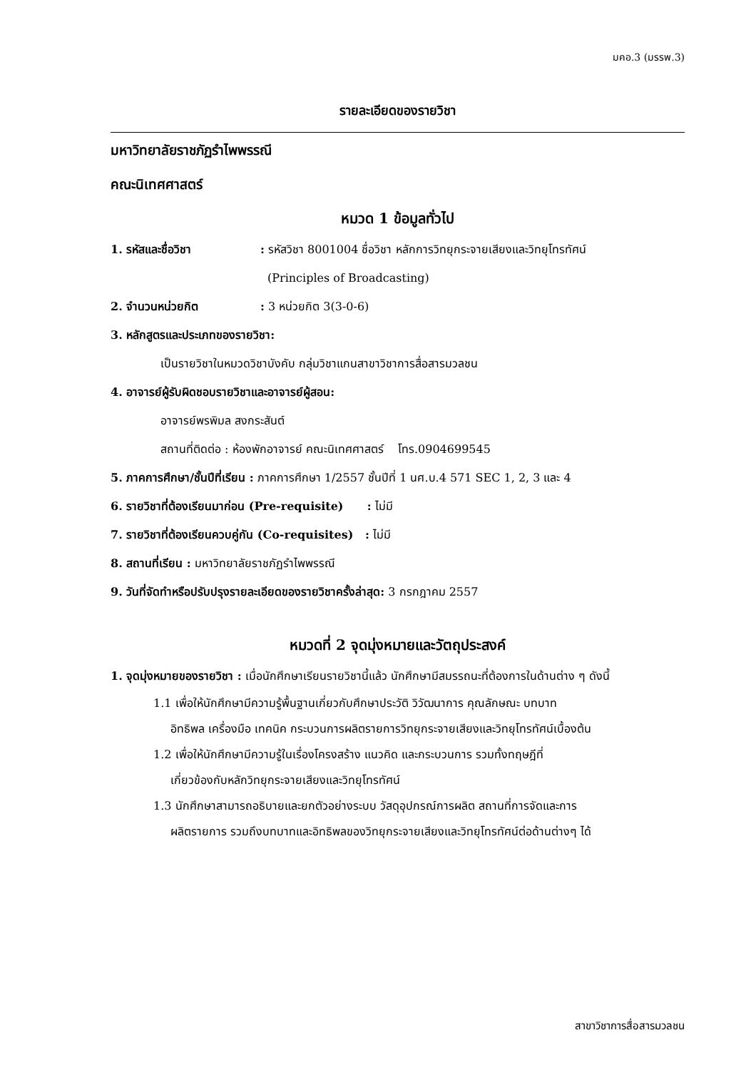มคอ.3 (มรรพ.3)
รายละเอียดของรายวิชา
มหาวิทยาลัยราชภัฏรำไพพรรณี
คณะนิเทศศาสตร์
หมวด 1 ข้อมูลทั่วไป
1. รหัสและชื่อวิชา: รหัสวิชา 8001004 ชื่อวิชา หลักการวิทยุกระจายเสียงและวิทยุโทรทัศน์
(Principles of Broadcasting)
2. จำนวนหน่วยกิต: 3 หน่วยกิต 3(3-0-6)
3. หลักสูตรและประเภทของรายวิชา:
เป็นรายวิชาในหมวดวิชาบังคับ กลุ่มวิชาแกนสาขาวิชาการสื่อสารมวลชน
4. อาจารย์ผู้รับผิดชอบรายวิชาและอาจารย์ผู้สอน:
อาจารย์พรพิมล สงกระสันต์
สถานที่ติดต่อ : ห้องพักอาจารย์ คณะนิเทศศาสตร์ โทร.0904699545
5. ภาคการศึกษา/ชั้นปีที่เรียน : ภาคการศึกษา 1/2557 ชั้นปีที่ 1 นศ.บ.4 571 SEC 1, 2, 3 และ 4
6. รายวิชาที่ต้องเรียนมาก่อน (Pre-requisite) : ไม่มี
7. รายวิชาที่ต้องเรียนควบคู่กัน (Co-requisites) : ไม่มี
8. สถานที่เรียน : มหาวิทยาลัยราชภัฏรำไพพรรณี
9. วันที่จัดทำหรือปรับปรุงรายละเอียดของรายวิชาครั้งล่าสุด: 3 กรกฎาคม 2557
หมวดที่ 2 จุดมุ่งหมายและวัตถุประสงค์
1. จุดมุ่งหมายของรายวิชา : เมื่อนักศึกษาเรียนรายวิชานี้แล้ว นักศึกษามีสมรรถนะที่ต้องการในด้านต่าง ๆ ดังนี้
1.1 เพื่อให้นักศึกษามีความรู้พื้นฐานเกี่ยวกับศึกษาประวัติ วิวัฒนาการ คุณลักษณะ บทบาท
อิทธิพล เครื่องมือ เทคนิค กระบวนการผลิตรายการวิทยุกระจายเสียงและวิทยุโทรทัศน์เบื้องต้น
1.2 เพื่อให้นักศึกษามีความรู้ในเรื่องโครงสร้าง แนวคิด และกระบวนการ รวมทั้งทฤษฎีที่
เกี่ยวข้องกับหลักวิทยุกระจายเสียงและวิทยุโทรทัศน์
1.3 นักศึกษาสามารถอธิบายและยกตัวอย่างระบบ วัสดุอุปกรณ์การผลิต สถานที่การจัดและการ
ผลิตรายการ รวมถึงบทบาทและอิทธิพลของวิทยุกระจายเสียงและวิทยุโทรทัศน์ต่อด้านต่างๆ ได้
สาขาวิชาการสื่อสารมวลชน